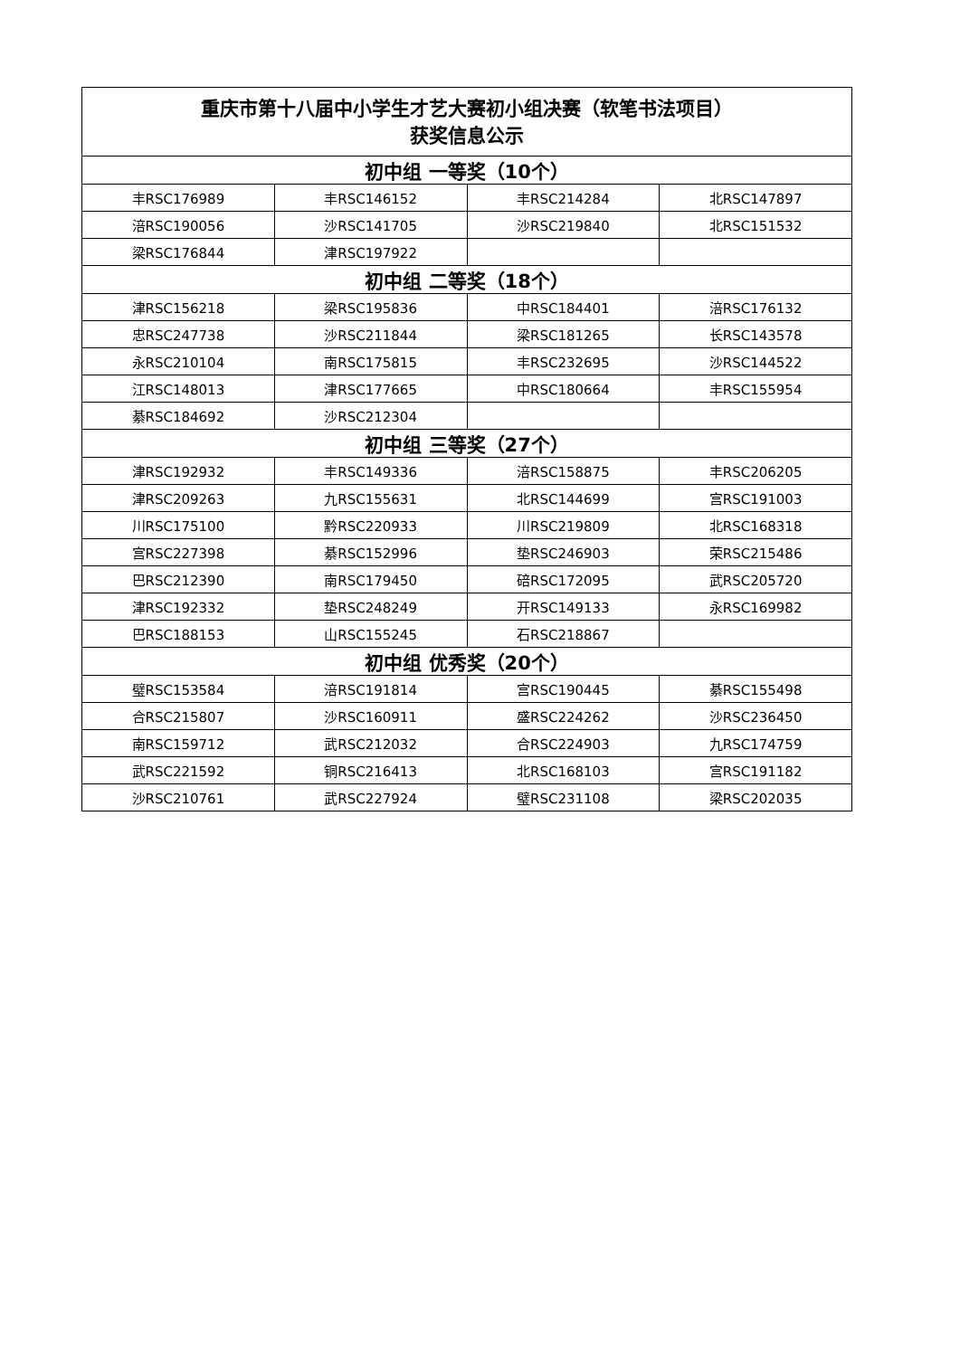| 重庆市第十八届中小学生才艺大赛初小组决赛（软笔书法项目） 获奖信息公示 | | | |
| --- | --- | --- | --- |
| 初中组 一等奖（10个） | | | |
| 丰RSC176989 | 丰RSC146152 | 丰RSC214284 | 北RSC147897 |
| 涪RSC190056 | 沙RSC141705 | 沙RSC219840 | 北RSC151532 |
| 梁RSC176844 | 津RSC197922 | | |
| 初中组 二等奖（18个） | | | |
| 津RSC156218 | 梁RSC195836 | 中RSC184401 | 涪RSC176132 |
| 忠RSC247738 | 沙RSC211844 | 梁RSC181265 | 长RSC143578 |
| 永RSC210104 | 南RSC175815 | 丰RSC232695 | 沙RSC144522 |
| 江RSC148013 | 津RSC177665 | 中RSC180664 | 丰RSC155954 |
| 綦RSC184692 | 沙RSC212304 | | |
| 初中组 三等奖（27个） | | | |
| 津RSC192932 | 丰RSC149336 | 涪RSC158875 | 丰RSC206205 |
| 津RSC209263 | 九RSC155631 | 北RSC144699 | 宫RSC191003 |
| 川RSC175100 | 黔RSC220933 | 川RSC219809 | 北RSC168318 |
| 宫RSC227398 | 綦RSC152996 | 垫RSC246903 | 荣RSC215486 |
| 巴RSC212390 | 南RSC179450 | 碚RSC172095 | 武RSC205720 |
| 津RSC192332 | 垫RSC248249 | 开RSC149133 | 永RSC169982 |
| 巴RSC188153 | 山RSC155245 | 石RSC218867 | |
| 初中组 优秀奖（20个） | | | |
| 璧RSC153584 | 涪RSC191814 | 宫RSC190445 | 綦RSC155498 |
| 合RSC215807 | 沙RSC160911 | 盛RSC224262 | 沙RSC236450 |
| 南RSC159712 | 武RSC212032 | 合RSC224903 | 九RSC174759 |
| 武RSC221592 | 铜RSC216413 | 北RSC168103 | 宫RSC191182 |
| 沙RSC210761 | 武RSC227924 | 璧RSC231108 | 梁RSC202035 |